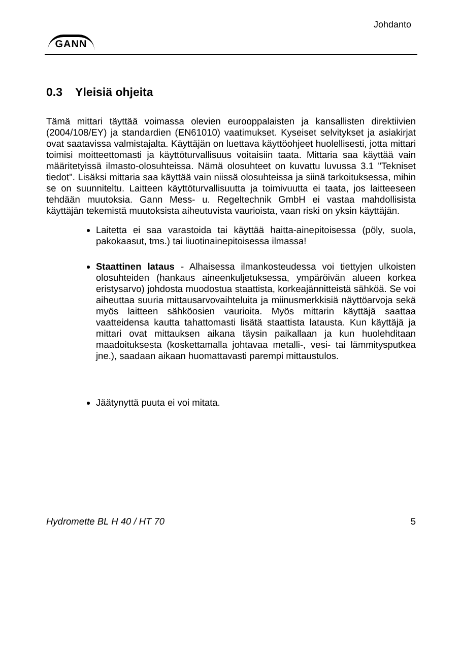GANN
Johdanto
0.3 Yleisiä ohjeita
Tämä mittari täyttää voimassa olevien eurooppalaisten ja kansallisten direktiivien (2004/108/EY) ja standardien (EN61010) vaatimukset. Kyseiset selvitykset ja asiakirjat ovat saatavissa valmistajalta. Käyttäjän on luettava käyttöohjeet huolellisesti, jotta mittari toimisi moitteettomasti ja käyttöturvallisuus voitaisiin taata. Mittaria saa käyttää vain määritetyissä ilmasto-olosuhteissa. Nämä olosuhteet on kuvattu luvussa 3.1 "Tekniset tiedot". Lisäksi mittaria saa käyttää vain niissä olosuhteissa ja siinä tarkoituksessa, mihin se on suunniteltu. Laitteen käyttöturvallisuutta ja toimivuutta ei taata, jos laitteeseen tehdään muutoksia. Gann Mess- u. Regeltechnik GmbH ei vastaa mahdollisista käyttäjän tekemistä muutoksista aiheutuvista vaurioista, vaan riski on yksin käyttäjän.
Laitetta ei saa varastoida tai käyttää haitta-ainepitoisessa (pöly, suola, pakokaasut, tms.) tai liuotinainepitoisessa ilmassa!
Staattinen lataus - Alhaisessa ilmankosteudessa voi tiettyjen ulkoisten olosuhteiden (hankaus aineenkuljetuksessa, ympäröivän alueen korkea eristysarvo) johdosta muodostua staattista, korkeajännitteistä sähköä. Se voi aiheuttaa suuria mittausarvovaihteluita ja miinusmerkkisiä näyttöarvoja sekä myös laitteen sähköosien vaurioita. Myös mittarin käyttäjä saattaa vaatteidensa kautta tahattomasti lisätä staattista latausta. Kun käyttäjä ja mittari ovat mittauksen aikana täysin paikallaan ja kun huolehditaan maadoituksesta (koskettamalla johtavaa metalli-, vesi- tai lämmitysputkea jne.), saadaan aikaan huomattavasti parempi mittaustulos.
Jäätynyttä puuta ei voi mitata.
Hydromette BL H 40 / HT 70 5